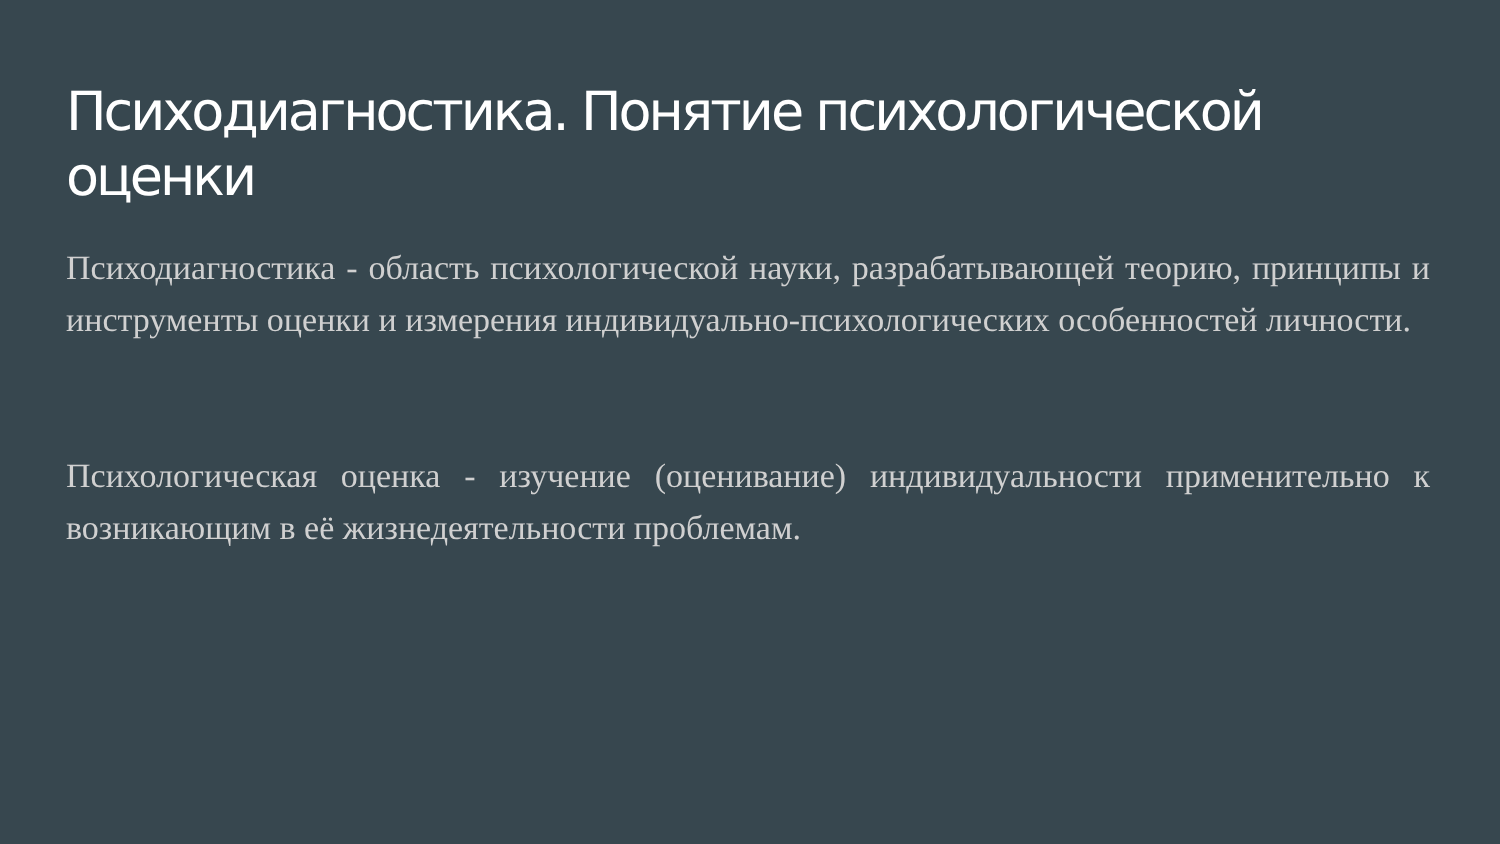Психодиагностика. Понятие психологической оценки
Психодиагностика - область психологической науки, разрабатывающей теорию, принципы и инструменты оценки и измерения индивидуально-психологических особенностей личности.
Психологическая оценка - изучение (оценивание) индивидуальности применительно к возникающим в её жизнедеятельности проблемам.